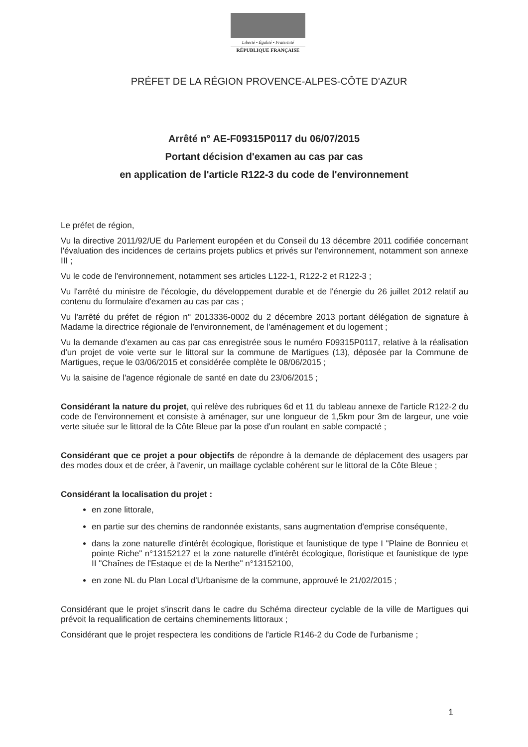Liberté • Égalité • Fraternité
RÉPUBLIQUE FRANÇAISE
PRÉFET DE LA RÉGION PROVENCE-ALPES-CÔTE D'AZUR
Arrêté n° AE-F09315P0117 du 06/07/2015
Portant décision d'examen au cas par cas
en application de l'article R122-3 du code de l'environnement
Le préfet de région,
Vu la directive 2011/92/UE du Parlement européen et du Conseil du 13 décembre 2011 codifiée concernant l'évaluation des incidences de certains projets publics et privés sur l'environnement, notamment son annexe III ;
Vu le code de l'environnement, notamment ses articles L122-1, R122-2 et R122-3 ;
Vu l'arrêté du ministre de l'écologie, du développement durable et de l'énergie du 26 juillet 2012 relatif au contenu du formulaire d'examen au cas par cas ;
Vu l'arrêté du préfet de région n° 2013336-0002 du 2 décembre 2013 portant délégation de signature à Madame la directrice régionale de l'environnement, de l'aménagement et du logement ;
Vu la demande d'examen au cas par cas enregistrée sous le numéro F09315P0117, relative à la réalisation d'un projet de voie verte sur le littoral sur la commune de Martigues (13), déposée par la Commune de Martigues, reçue le 03/06/2015 et considérée complète le 08/06/2015 ;
Vu la saisine de l'agence régionale de santé en date du 23/06/2015 ;
Considérant la nature du projet, qui relève des rubriques 6d et 11 du tableau annexe de l'article R122-2 du code de l'environnement et consiste à aménager, sur une longueur de 1,5km pour 3m de largeur, une voie verte située sur le littoral de la Côte Bleue par la pose d'un roulant en sable compacté ;
Considérant que ce projet a pour objectifs de répondre à la demande de déplacement des usagers par des modes doux et de créer, à l'avenir, un maillage cyclable cohérent sur le littoral de la Côte Bleue ;
Considérant la localisation du projet :
en zone littorale,
en partie sur des chemins de randonnée existants, sans augmentation d'emprise conséquente,
dans la zone naturelle d'intérêt écologique, floristique et faunistique de type I "Plaine de Bonnieu et pointe Riche" n°13152127 et la zone naturelle d'intérêt écologique, floristique et faunistique de type II "Chaînes de l'Estaque et de la Nerthe" n°13152100,
en zone NL du Plan Local d'Urbanisme de la commune, approuvé le 21/02/2015 ;
Considérant que le projet s'inscrit dans le cadre du Schéma directeur cyclable de la ville de Martigues qui prévoit la requalification de certains cheminements littoraux ;
Considérant que le projet respectera les conditions de l'article R146-2 du Code de l'urbanisme ;
1